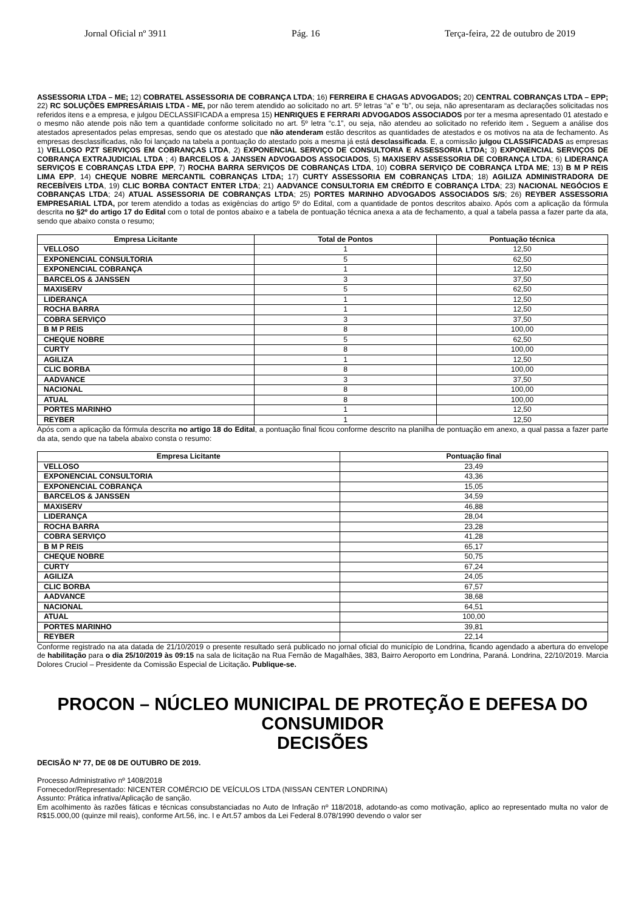Jornal Oficial nº 3911 Pág. 16 Terça-feira, 22 de outubro de 2019
ASSESSORIA LTDA – ME; 12) COBRATEL ASSESSORIA DE COBRANÇA LTDA; 16) FERREIRA E CHAGAS ADVOGADOS; 20) CENTRAL COBRANÇAS LTDA – EPP; 22) RC SOLUÇÕES EMPRESÁRIAIS LTDA - ME, por não terem atendido ao solicitado no art. 5º letras “a” e “b”, ou seja, não apresentaram as declarações solicitadas nos referidos itens e a empresa, e julgou DECLASSIFICADA a empresa 15) HENRIQUES E FERRARI ADVOGADOS ASSOCIADOS por ter a mesma apresentado 01 atestado e o mesmo não atende pois não tem a quantidade conforme solicitado no art. 5º letra “c.1”, ou seja, não atendeu ao solicitado no referido item . Seguem a análise dos atestados apresentados pelas empresas, sendo que os atestado que não atenderam estão descritos as quantidades de atestados e os motivos na ata de fechamento. As empresas desclassificadas, não foi lançado na tabela a pontuação do atestado pois a mesma já está desclassificada. E, a comissão julgou CLASSIFICADAS as empresas 1) VELLOSO PZT SERVIÇOS EM COBRANÇAS LTDA, 2) EXPONENCIAL SERVIÇO DE CONSULTORIA E ASSESSORIA LTDA; 3) EXPONENCIAL SERVIÇOS DE COBRANÇA EXTRAJUDICIAL LTDA ; 4) BARCELOS & JANSSEN ADVOGADOS ASSOCIADOS, 5) MAXISERV ASSESSORIA DE COBRANÇA LTDA; 6) LIDERANÇA SERVIÇOS E COBRANÇAS LTDA EPP, 7) ROCHA BARRA SERVIÇOS DE COBRANÇAS LTDA, 10) COBRA SERVIÇO DE COBRANÇA LTDA ME; 13) B M P REIS LIMA EPP, 14) CHEQUE NOBRE MERCANTIL COBRANÇAS LTDA; 17) CURTY ASSESSORIA EM COBRANÇAS LTDA; 18) AGILIZA ADMINISTRADORA DE RECEBÍVEIS LTDA, 19) CLIC BORBA CONTACT ENTER LTDA; 21) AADVANCE CONSULTORIA EM CRÉDITO E COBRANÇA LTDA; 23) NACIONAL NEGÓCIOS E COBRANÇAS LTDA; 24) ATUAL ASSESSORIA DE COBRANÇAS LTDA; 25) PORTES MARINHO ADVOGADOS ASSOCIADOS S/S; 26) REYBER ASSESSORIA EMPRESARIAL LTDA, por terem atendido a todas as exigências do artigo 5º do Edital, com a quantidade de pontos descritos abaixo. Após com a aplicação da fórmula descrita no §2º do artigo 17 do Edital com o total de pontos abaixo e a tabela de pontuação técnica anexa a ata de fechamento, a qual a tabela passa a fazer parte da ata, sendo que abaixo consta o resumo;
| Empresa Licitante | Total de Pontos | Pontuação técnica |
| --- | --- | --- |
| VELLOSO | 1 | 12,50 |
| EXPONENCIAL CONSULTORIA | 5 | 62,50 |
| EXPONENCIAL COBRANÇA | 1 | 12,50 |
| BARCELOS & JANSSEN | 3 | 37,50 |
| MAXISERV | 5 | 62,50 |
| LIDERANÇA | 1 | 12,50 |
| ROCHA BARRA | 1 | 12,50 |
| COBRA SERVIÇO | 3 | 37,50 |
| B M P REIS | 8 | 100,00 |
| CHEQUE NOBRE | 5 | 62,50 |
| CURTY | 8 | 100,00 |
| AGILIZA | 1 | 12,50 |
| CLIC BORBA | 8 | 100,00 |
| AADVANCE | 3 | 37,50 |
| NACIONAL | 8 | 100,00 |
| ATUAL | 8 | 100,00 |
| PORTES MARINHO | 1 | 12,50 |
| REYBER | 1 | 12,50 |
Após com a aplicação da fórmula descrita no artigo 18 do Edital, a pontuação final ficou conforme descrito na planilha de pontuação em anexo, a qual passa a fazer parte da ata, sendo que na tabela abaixo consta o resumo:
| Empresa Licitante | Pontuação final |
| --- | --- |
| VELLOSO | 23,49 |
| EXPONENCIAL CONSULTORIA | 43,36 |
| EXPONENCIAL COBRANÇA | 15,05 |
| BARCELOS & JANSSEN | 34,59 |
| MAXISERV | 46,88 |
| LIDERANÇA | 28,04 |
| ROCHA BARRA | 23,28 |
| COBRA SERVIÇO | 41,28 |
| B M P REIS | 65,17 |
| CHEQUE NOBRE | 50,75 |
| CURTY | 67,24 |
| AGILIZA | 24,05 |
| CLIC BORBA | 67,57 |
| AADVANCE | 38,68 |
| NACIONAL | 64,51 |
| ATUAL | 100,00 |
| PORTES MARINHO | 39,81 |
| REYBER | 22,14 |
Conforme registrado na ata datada de 21/10/2019 o presente resultado será publicado no jornal oficial do município de Londrina, ficando agendado a abertura do envelope de habilitação para o dia 25/10/2019 às 09:15 na sala de licitação na Rua Fernão de Magalhães, 383, Bairro Aeroporto em Londrina, Paraná. Londrina, 22/10/2019. Marcia Dolores Cruciol – Presidente da Comissão Especial de Licitação. Publique-se.
PROCON – NÚCLEO MUNICIPAL DE PROTEÇÃO E DEFESA DO CONSUMIDOR
DECISÕES
DECISÃO Nº 77, DE 08 DE OUTUBRO DE 2019.
Processo Administrativo nº 1408/2018
Fornecedor/Representado: NICENTER COMÉRCIO DE VEÍCULOS LTDA (NISSAN CENTER LONDRINA)
Assunto: Prática infrativa/Aplicação de sanção.
Em acolhimento às razões fáticas e técnicas consubstanciadas no Auto de Infração nº 118/2018, adotando-as como motivação, aplico ao representado multa no valor de R$15.000,00 (quinze mil reais), conforme Art.56, inc. I e Art.57 ambos da Lei Federal 8.078/1990 devendo o valor ser